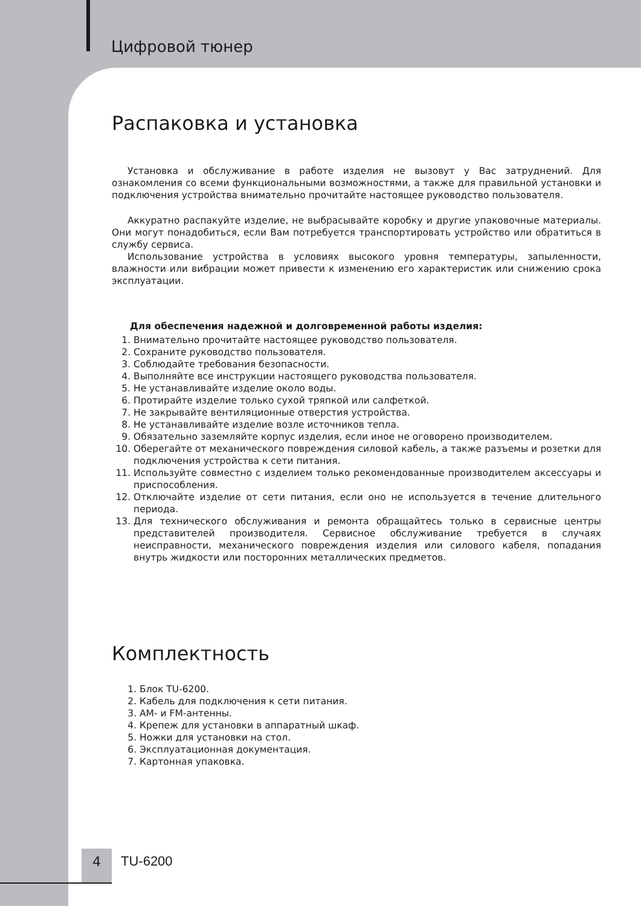Цифровой тюнер
Распаковка и установка
Установка и обслуживание в работе изделия не вызовут у Вас затруднений. Для ознакомления со всеми функциональными возможностями, а также для правильной установки и подключения устройства внимательно прочитайте настоящее руководство пользователя.
Аккуратно распакуйте изделие, не выбрасывайте коробку и другие упаковочные материалы. Они могут понадобиться, если Вам потребуется транспортировать устройство или обратиться в службу сервиса.
Использование устройства в условиях высокого уровня температуры, запыленности, влажности или вибрации может привести к изменению его характеристик или снижению срока эксплуатации.
Для обеспечения надежной и долговременной работы изделия:
1. Внимательно прочитайте настоящее руководство пользователя.
2. Сохраните руководство пользователя.
3. Соблюдайте требования безопасности.
4. Выполняйте все инструкции настоящего руководства пользователя.
5. Не устанавливайте изделие около воды.
6. Протирайте изделие только сухой тряпкой или салфеткой.
7. Не закрывайте вентиляционные отверстия устройства.
8. Не устанавливайте изделие возле источников тепла.
9. Обязательно заземляйте корпус изделия, если иное не оговорено производителем.
10. Оберегайте от механического повреждения силовой кабель, а также разъемы и розетки для подключения устройства к сети питания.
11. Используйте совместно с изделием только рекомендованные производителем аксессуары и приспособления.
12. Отключайте изделие от сети питания, если оно не используется в течение длительного периода.
13. Для технического обслуживания и ремонта обращайтесь только в сервисные центры представителей производителя. Сервисное обслуживание требуется в случаях неисправности, механического повреждения изделия или силового кабеля, попадания внутрь жидкости или посторонних металлических предметов.
Комплектность
1. Блок TU-6200.
2. Кабель для подключения к сети питания.
3. AM- и FM-антенны.
4. Крепеж для установки в аппаратный шкаф.
5. Ножки для установки на стол.
6. Эксплуатационная документация.
7. Картонная упаковка.
4 TU-6200